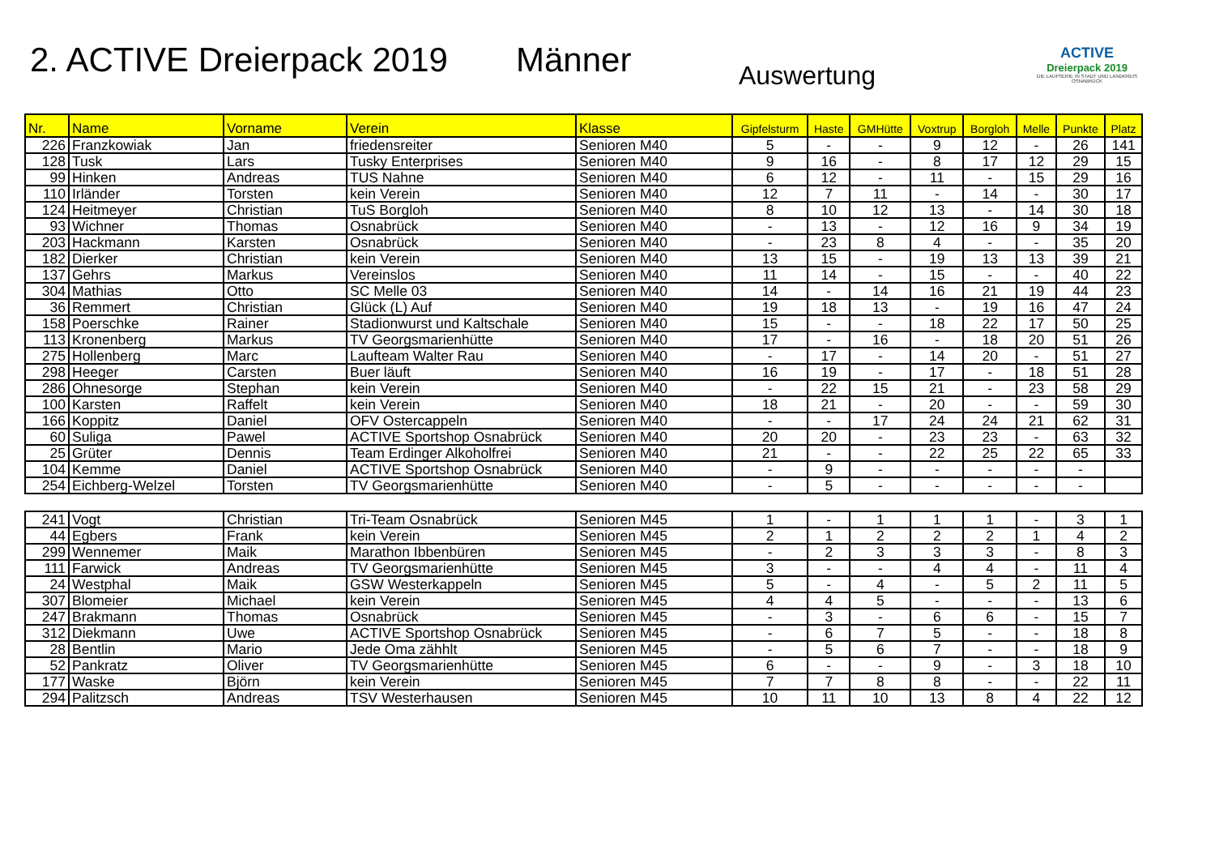2. ACTIVE Dreierpack 2019
Männer
Auswertung
ACTIVE
Dreierpack 2019
DIE LAUFSERIE IN STADT UND LANDKREIS OSNABRÜCK
| Nr. | Name | Vorname | Verein | Klasse | Gipfelsturm | Haste | GMHütte | Voxtrup | Borgloh | Melle | Punkte | Platz |
| --- | --- | --- | --- | --- | --- | --- | --- | --- | --- | --- | --- | --- |
| 226 | Franzkowiak | Jan | friedensreiter | Senioren M40 | 5 | - | - | 9 | 12 | - | 26 | 141 |
| 128 | Tusk | Lars | Tusky Enterprises | Senioren M40 | 9 | 16 | - | 8 | 17 | 12 | 29 | 15 |
| 99 | Hinken | Andreas | TUS Nahne | Senioren M40 | 6 | 12 | - | 11 | - | 15 | 29 | 16 |
| 110 | Irländer | Torsten | kein Verein | Senioren M40 | 12 | 7 | 11 | - | 14 | - | 30 | 17 |
| 124 | Heitmeyer | Christian | TuS Borgloh | Senioren M40 | 8 | 10 | 12 | 13 | - | 14 | 30 | 18 |
| 93 | Wichner | Thomas | Osnabrück | Senioren M40 | - | 13 | - | 12 | 16 | 9 | 34 | 19 |
| 203 | Hackmann | Karsten | Osnabrück | Senioren M40 | - | 23 | 8 | 4 | - | - | 35 | 20 |
| 182 | Dierker | Christian | kein Verein | Senioren M40 | 13 | 15 | - | 19 | 13 | 13 | 39 | 21 |
| 137 | Gehrs | Markus | Vereinslos | Senioren M40 | 11 | 14 | - | 15 | - | - | 40 | 22 |
| 304 | Mathias | Otto | SC Melle 03 | Senioren M40 | 14 | - | 14 | 16 | 21 | 19 | 44 | 23 |
| 36 | Remmert | Christian | Glück (L) Auf | Senioren M40 | 19 | 18 | 13 | - | 19 | 16 | 47 | 24 |
| 158 | Poerschke | Rainer | Stadionwurst und Kaltschale | Senioren M40 | 15 | - | - | 18 | 22 | 17 | 50 | 25 |
| 113 | Kronenberg | Markus | TV Georgsmarienhütte | Senioren M40 | 17 | - | 16 | - | 18 | 20 | 51 | 26 |
| 275 | Hollenberg | Marc | Laufteam Walter Rau | Senioren M40 | - | 17 | - | 14 | 20 | - | 51 | 27 |
| 298 | Heeger | Carsten | Buer läuft | Senioren M40 | 16 | 19 | - | 17 | - | 18 | 51 | 28 |
| 286 | Ohnesorge | Stephan | kein Verein | Senioren M40 | - | 22 | 15 | 21 | - | 23 | 58 | 29 |
| 100 | Karsten | Raffelt | kein Verein | Senioren M40 | 18 | 21 | - | 20 | - | - | 59 | 30 |
| 166 | Koppitz | Daniel | OFV Ostercappeln | Senioren M40 | - | - | 17 | 24 | 24 | 21 | 62 | 31 |
| 60 | Suliga | Pawel | ACTIVE Sportshop Osnabrück | Senioren M40 | 20 | 20 | - | 23 | 23 | - | 63 | 32 |
| 25 | Grüter | Dennis | Team Erdinger Alkoholfrei | Senioren M40 | 21 | - | - | 22 | 25 | 22 | 65 | 33 |
| 104 | Kemme | Daniel | ACTIVE Sportshop Osnabrück | Senioren M40 | - | 9 | - | - | - | - | - | |
| 254 | Eichberg-Welzel | Torsten | TV Georgsmarienhütte | Senioren M40 | - | 5 | - | - | - | - | - | |
| 241 | Vogt | Christian | Tri-Team Osnabrück | Senioren M45 | 1 | - | 1 | 1 | 1 | - | 3 | 1 |
| 44 | Egbers | Frank | kein Verein | Senioren M45 | 2 | 1 | 2 | 2 | 2 | 1 | 4 | 2 |
| 299 | Wennemer | Maik | Marathon Ibbenbüren | Senioren M45 | - | 2 | 3 | 3 | 3 | - | 8 | 3 |
| 111 | Farwick | Andreas | TV Georgsmarienhütte | Senioren M45 | 3 | - | - | 4 | 4 | - | 11 | 4 |
| 24 | Westphal | Maik | GSW Westerkappeln | Senioren M45 | 5 | - | 4 | - | 5 | 2 | 11 | 5 |
| 307 | Blomeier | Michael | kein Verein | Senioren M45 | 4 | 4 | 5 | - | - | - | 13 | 6 |
| 247 | Brakmann | Thomas | Osnabrück | Senioren M45 | - | 3 | - | 6 | 6 | - | 15 | 7 |
| 312 | Diekmann | Uwe | ACTIVE Sportshop Osnabrück | Senioren M45 | - | 6 | 7 | 5 | - | - | 18 | 8 |
| 28 | Bentlin | Mario | Jede Oma zähhlt | Senioren M45 | - | 5 | 6 | 7 | - | - | 18 | 9 |
| 52 | Pankratz | Oliver | TV Georgsmarienhütte | Senioren M45 | 6 | - | - | 9 | - | 3 | 18 | 10 |
| 177 | Waske | Björn | kein Verein | Senioren M45 | 7 | 7 | 8 | 8 | - | - | 22 | 11 |
| 294 | Palitzsch | Andreas | TSV Westerhausen | Senioren M45 | 10 | 11 | 10 | 13 | 8 | 4 | 22 | 12 |